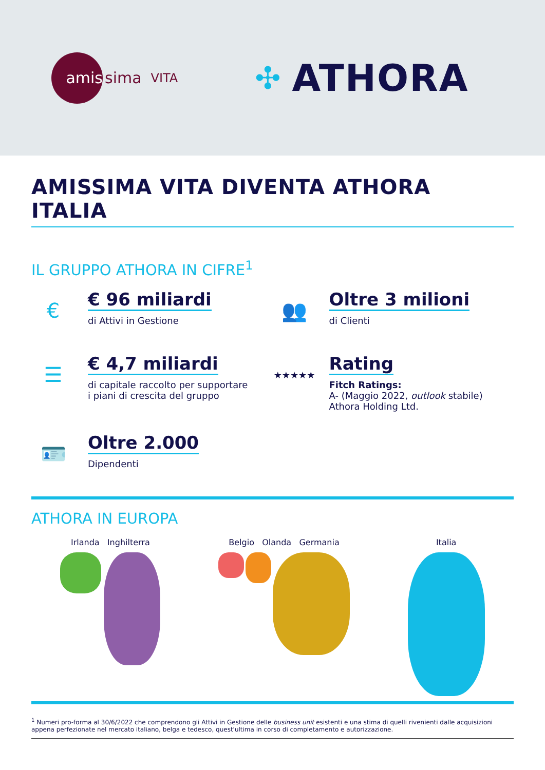amis
sima VITA
✣ ATHORA
AMISSIMA VITA DIVENTA ATHORA ITALIA
IL GRUPPO ATHORA IN CIFRE<sup>1</sup>
€
€ 96 miliardi
di Attivi in Gestione
👥
Oltre 3 milioni
di Clienti
☰
€ 4,7 miliardi
di capitale raccolto per supportare
i piani di crescita del gruppo
★★★★★
Rating
Fitch Ratings:
A- (Maggio 2022, outlook stabile)
Athora Holding Ltd.
🪪
Oltre 2.000
Dipendenti
ATHORA IN EUROPA
Irlanda Inghilterra Belgio Olanda Germania Italia
<sup>1</sup> Numeri pro-forma al 30/6/2022 che comprendono gli Attivi in Gestione delle business unit esistenti e una stima di quelli rivenienti dalle acquisizioni appena perfezionate nel mercato italiano, belga e tedesco, quest'ultima in corso di completamento e autorizzazione.